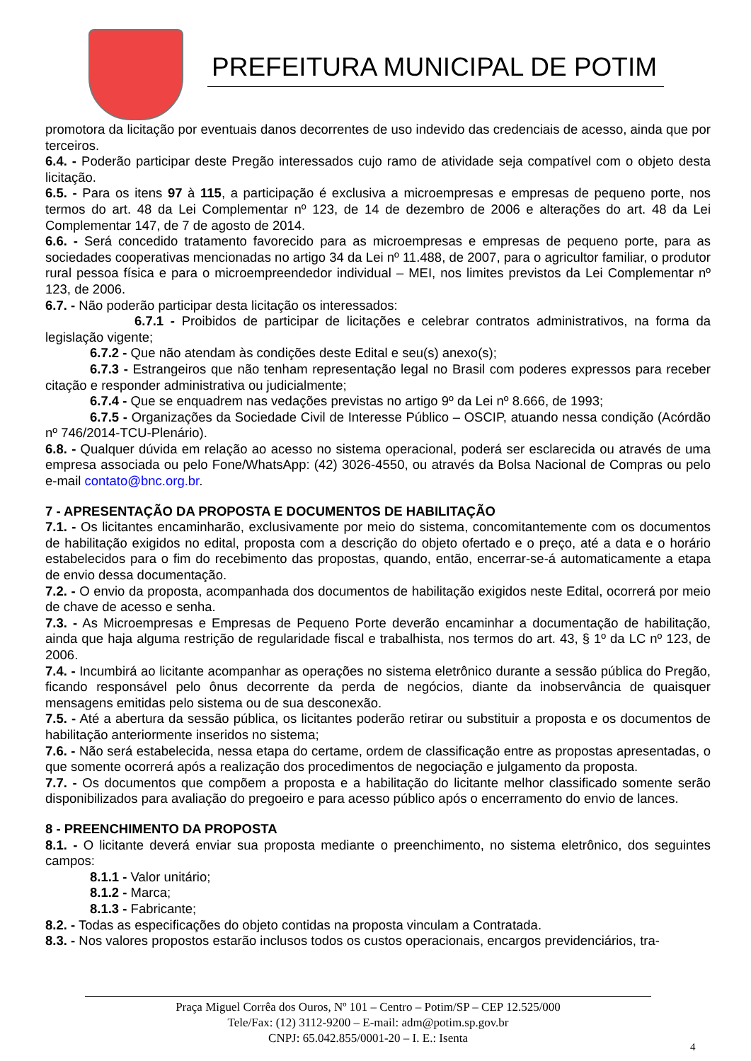PREFEITURA MUNICIPAL DE POTIM
promotora da licitação por eventuais danos decorrentes de uso indevido das credenciais de acesso, ainda que por terceiros.
6.4. - Poderão participar deste Pregão interessados cujo ramo de atividade seja compatível com o objeto desta licitação.
6.5. - Para os itens 97 à 115, a participação é exclusiva a microempresas e empresas de pequeno porte, nos termos do art. 48 da Lei Complementar nº 123, de 14 de dezembro de 2006 e alterações do art. 48 da Lei Complementar 147, de 7 de agosto de 2014.
6.6. - Será concedido tratamento favorecido para as microempresas e empresas de pequeno porte, para as sociedades cooperativas mencionadas no artigo 34 da Lei nº 11.488, de 2007, para o agricultor familiar, o produtor rural pessoa física e para o microempreendedor individual – MEI, nos limites previstos da Lei Complementar nº 123, de 2006.
6.7. - Não poderão participar desta licitação os interessados:
6.7.1 - Proibidos de participar de licitações e celebrar contratos administrativos, na forma da legislação vigente;
6.7.2 - Que não atendam às condições deste Edital e seu(s) anexo(s);
6.7.3 - Estrangeiros que não tenham representação legal no Brasil com poderes expressos para receber citação e responder administrativa ou judicialmente;
6.7.4 - Que se enquadrem nas vedações previstas no artigo 9º da Lei nº 8.666, de 1993;
6.7.5 - Organizações da Sociedade Civil de Interesse Público – OSCIP, atuando nessa condição (Acórdão nº 746/2014-TCU-Plenário).
6.8. - Qualquer dúvida em relação ao acesso no sistema operacional, poderá ser esclarecida ou através de uma empresa associada ou pelo Fone/WhatsApp: (42) 3026-4550, ou através da Bolsa Nacional de Compras ou pelo e-mail contato@bnc.org.br.
7 - APRESENTAÇÃO DA PROPOSTA E DOCUMENTOS DE HABILITAÇÃO
7.1. - Os licitantes encaminharão, exclusivamente por meio do sistema, concomitantemente com os documentos de habilitação exigidos no edital, proposta com a descrição do objeto ofertado e o preço, até a data e o horário estabelecidos para o fim do recebimento das propostas, quando, então, encerrar-se-á automaticamente a etapa de envio dessa documentação.
7.2. - O envio da proposta, acompanhada dos documentos de habilitação exigidos neste Edital, ocorrerá por meio de chave de acesso e senha.
7.3. - As Microempresas e Empresas de Pequeno Porte deverão encaminhar a documentação de habilitação, ainda que haja alguma restrição de regularidade fiscal e trabalhista, nos termos do art. 43, § 1º da LC nº 123, de 2006.
7.4. - Incumbirá ao licitante acompanhar as operações no sistema eletrônico durante a sessão pública do Pregão, ficando responsável pelo ônus decorrente da perda de negócios, diante da inobservância de quaisquer mensagens emitidas pelo sistema ou de sua desconexão.
7.5. - Até a abertura da sessão pública, os licitantes poderão retirar ou substituir a proposta e os documentos de habilitação anteriormente inseridos no sistema;
7.6. - Não será estabelecida, nessa etapa do certame, ordem de classificação entre as propostas apresentadas, o que somente ocorrerá após a realização dos procedimentos de negociação e julgamento da proposta.
7.7. - Os documentos que compõem a proposta e a habilitação do licitante melhor classificado somente serão disponibilizados para avaliação do pregoeiro e para acesso público após o encerramento do envio de lances.
8 - PREENCHIMENTO DA PROPOSTA
8.1. - O licitante deverá enviar sua proposta mediante o preenchimento, no sistema eletrônico, dos seguintes campos:
8.1.1 - Valor unitário;
8.1.2 - Marca;
8.1.3 - Fabricante;
8.2. - Todas as especificações do objeto contidas na proposta vinculam a Contratada.
8.3. - Nos valores propostos estarão inclusos todos os custos operacionais, encargos previdenciários, tra-
Praça Miguel Corrêa dos Ouros, Nº 101 – Centro – Potim/SP – CEP 12.525/000
Tele/Fax: (12) 3112-9200 – E-mail: adm@potim.sp.gov.br
CNPJ: 65.042.855/0001-20 – I. E.: Isenta
4